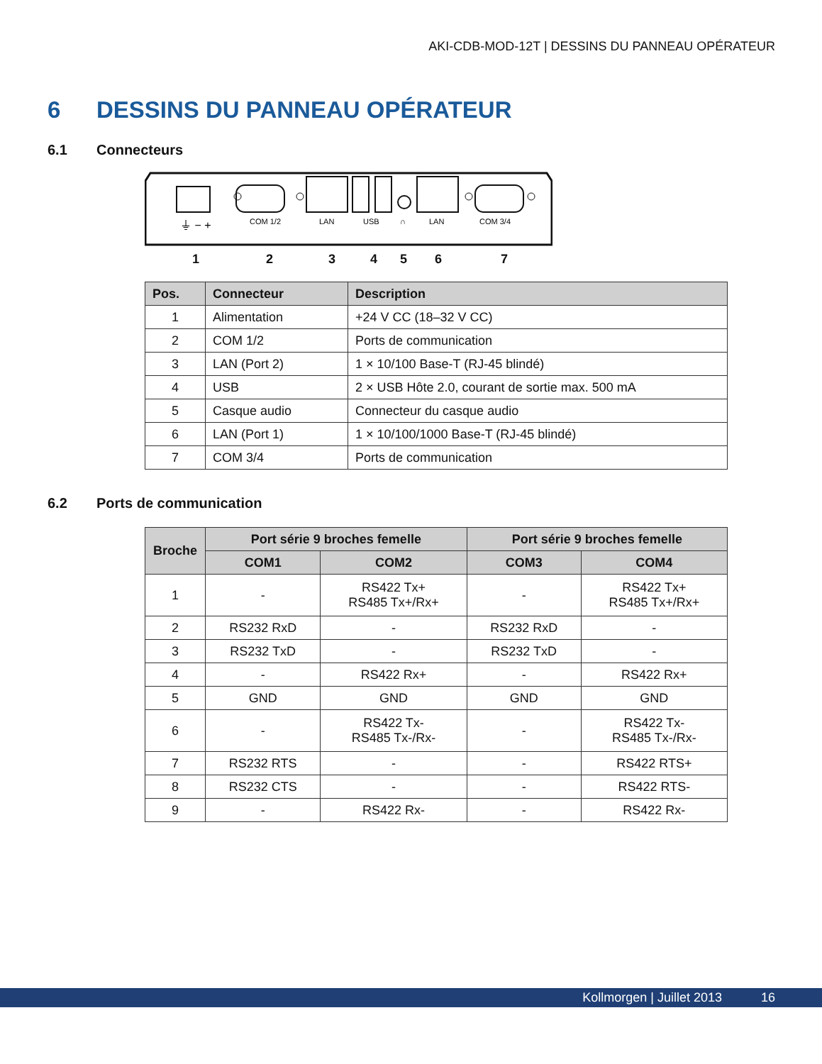AKI-CDB-MOD-12T | DESSINS DU PANNEAU OPÉRATEUR
6 DESSINS DU PANNEAU OPÉRATEUR
6.1 Connecteurs
⏚ − +
COM 1/2
LAN
USB
∩
LAN
COM 3/4
1 2 3 4 5 6 7
| Pos. | Connecteur | Description |
| --- | --- | --- |
| 1 | Alimentation | +24 V CC (18–32 V CC) |
| 2 | COM 1/2 | Ports de communication |
| 3 | LAN (Port 2) | 1 × 10/100 Base-T (RJ-45 blindé) |
| 4 | USB | 2 × USB Hôte 2.0, courant de sortie max. 500 mA |
| 5 | Casque audio | Connecteur du casque audio |
| 6 | LAN (Port 1) | 1 × 10/100/1000 Base-T (RJ-45 blindé) |
| 7 | COM 3/4 | Ports de communication |
6.2 Ports de communication
| Broche | Port série 9 broches femelle | | Port série 9 broches femelle | |
| --- | --- | --- | --- | --- |
| | COM1 | COM2 | COM3 | COM4 |
| 1 | - | RS422 Tx+ RS485 Tx+/Rx+ | - | RS422 Tx+ RS485 Tx+/Rx+ |
| 2 | RS232 RxD | - | RS232 RxD | - |
| 3 | RS232 TxD | - | RS232 TxD | - |
| 4 | - | RS422 Rx+ | - | RS422 Rx+ |
| 5 | GND | GND | GND | GND |
| 6 | - | RS422 Tx- RS485 Tx-/Rx- | - | RS422 Tx- RS485 Tx-/Rx- |
| 7 | RS232 RTS | - | - | RS422 RTS+ |
| 8 | RS232 CTS | - | - | RS422 RTS- |
| 9 | - | RS422 Rx- | - | RS422 Rx- |
Kollmorgen | Juillet 2013 16